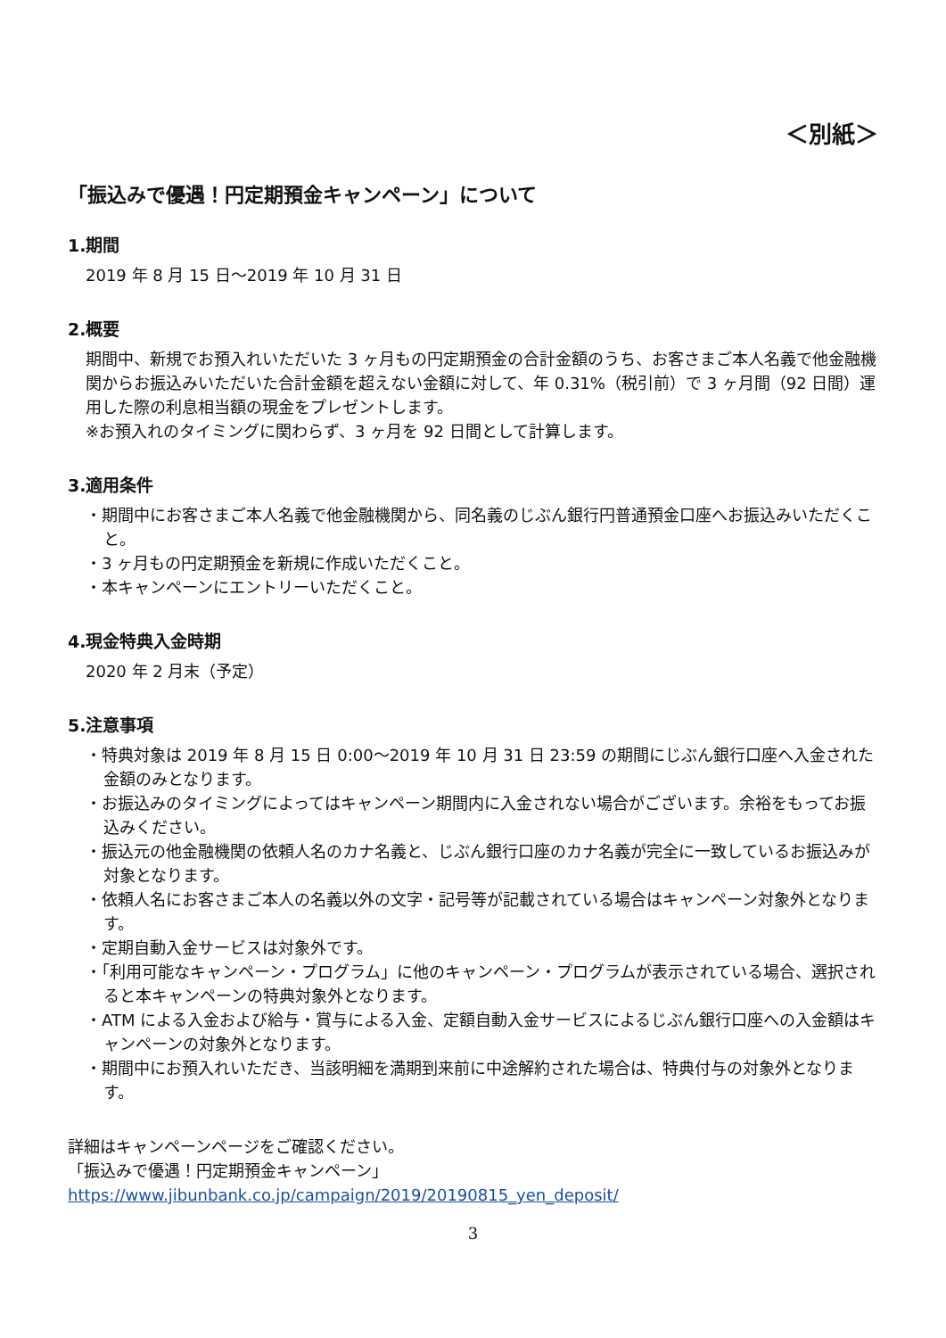＜別紙＞
「振込みで優遇！円定期預金キャンペーン」について
1.期間
2019 年 8 月 15 日～2019 年 10 月 31 日
2.概要
期間中、新規でお預入れいただいた 3 ヶ月もの円定期預金の合計金額のうち、お客さまご本人名義で他金融機関からお振込みいただいた合計金額を超えない金額に対して、年 0.31%（税引前）で 3 ヶ月間（92 日間）運用した際の利息相当額の現金をプレゼントします。
※お預入れのタイミングに関わらず、3 ヶ月を 92 日間として計算します。
3.適用条件
・期間中にお客さまご本人名義で他金融機関から、同名義のじぶん銀行円普通預金口座へお振込みいただくこと。
・3 ヶ月もの円定期預金を新規に作成いただくこと。
・本キャンペーンにエントリーいただくこと。
4.現金特典入金時期
2020 年 2 月末（予定）
5.注意事項
・特典対象は 2019 年 8 月 15 日 0:00～2019 年 10 月 31 日 23:59 の期間にじぶん銀行口座へ入金された金額のみとなります。
・お振込みのタイミングによってはキャンペーン期間内に入金されない場合がございます。余裕をもってお振込みください。
・振込元の他金融機関の依頼人名のカナ名義と、じぶん銀行口座のカナ名義が完全に一致しているお振込みが対象となります。
・依頼人名にお客さまご本人の名義以外の文字・記号等が記載されている場合はキャンペーン対象外となります。
・定期自動入金サービスは対象外です。
・「利用可能なキャンペーン・プログラム」に他のキャンペーン・プログラムが表示されている場合、選択されると本キャンペーンの特典対象外となります。
・ATM による入金および給与・賞与による入金、定額自動入金サービスによるじぶん銀行口座への入金額はキャンペーンの対象外となります。
・期間中にお預入れいただき、当該明細を満期到来前に中途解約された場合は、特典付与の対象外となります。
詳細はキャンペーンページをご確認ください。
「振込みで優遇！円定期預金キャンペーン」
https://www.jibunbank.co.jp/campaign/2019/20190815_yen_deposit/
3